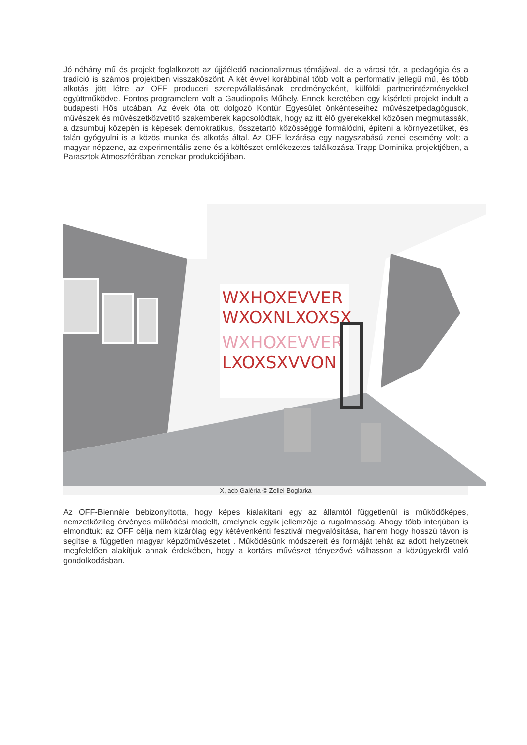Jó néhány mű és projekt foglalkozott az újjáéledő nacionalizmus témájával, de a városi tér, a pedagógia és a tradíció is számos projektben visszaköszönt. A két évvel korábbinál több volt a performatív jellegű mű, és több alkotás jött létre az OFF produceri szerepvállalásának eredményeként, külföldi partnerintézményekkel együttműködve. Fontos programelem volt a Gaudiopolis Műhely. Ennek keretében egy kísérleti projekt indult a budapesti Hős utcában. Az évek óta ott dolgozó Kontúr Egyesület önkénteseihez művészetpedagógusok, művészek és művészetközvetítő szakemberek kapcsolódtak, hogy az itt élő gyerekekkel közösen megmutassák, a dzsumbuj közepén is képesek demokratikus, összetartó közösséggé formálódni, építeni a környezetüket, és talán gyógyulni is a közös munka és alkotás által. Az OFF lezárása egy nagyszabású zenei esemény volt: a magyar népzene, az experimentális zene és a költészet emlékezetes találkozása Trapp Dominika projektjében, a Parasztok Atmoszférában zenekar produkciójában.
WXHOXEVVER
WXOXNLXOXSX
WXHOXEVVER
LXOXSXVVON
X, acb Galéria © Zellei Boglárka
Az OFF-Biennále bebizonyította, hogy képes kialakítani egy az államtól függetlenül is működőképes, nemzetközileg érvényes működési modellt, amelynek egyik jellemzője a rugalmasság. Ahogy több interjúban is elmondtuk: az OFF célja nem kizárólag egy kétévenkénti fesztivál megvalósítása, hanem hogy hosszú távon is segítse a független magyar képzőművészetet . Működésünk módszereit és formáját tehát az adott helyzetnek megfelelően alakítjuk annak érdekében, hogy a kortárs művészet tényezővé válhasson a közügyekről való gondolkodásban.